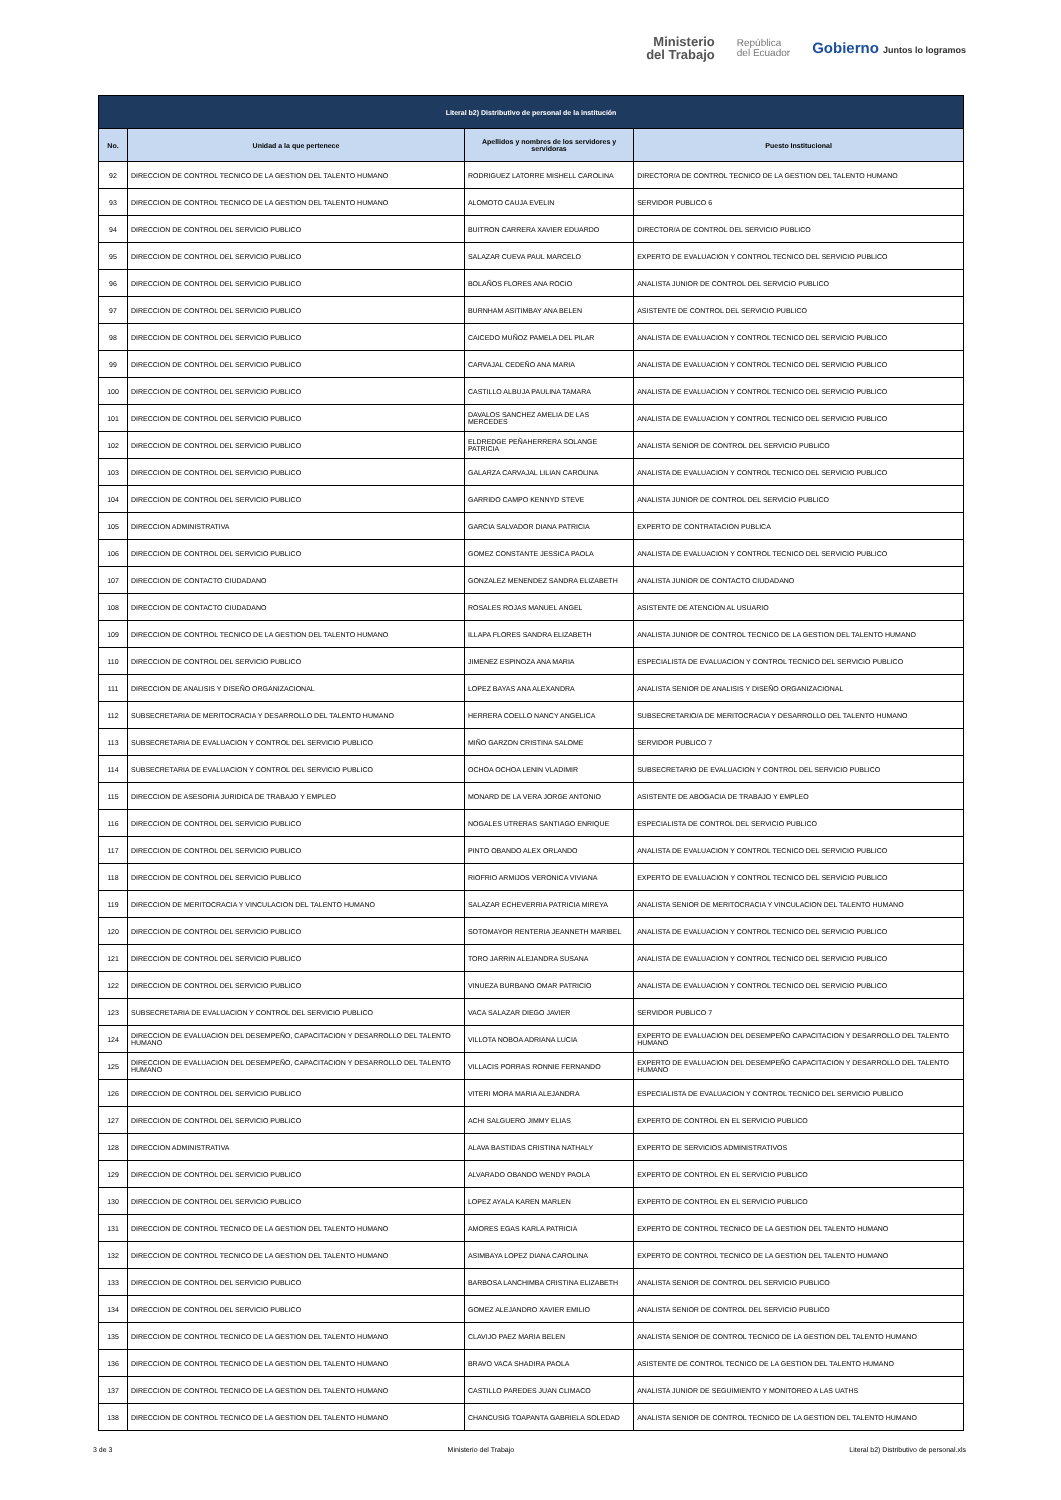Ministerio
del Trabajo
República
del Ecuador
Gobierno Juntos lo logramos
| Literal b2) Distributivo de personal de la institución | | | |
| --- | --- | --- | --- |
| No. | Unidad a la que pertenece | Apellidos y nombres de los servidores y servidoras | Puesto Institucional |
| 92 | DIRECCION DE CONTROL TECNICO DE LA GESTION DEL TALENTO HUMANO | RODRIGUEZ LATORRE MISHELL CAROLINA | DIRECTOR/A DE CONTROL TECNICO DE LA GESTION DEL TALENTO HUMANO |
| 93 | DIRECCION DE CONTROL TECNICO DE LA GESTION DEL TALENTO HUMANO | ALOMOTO CAUJA EVELIN | SERVIDOR PUBLICO 6 |
| 94 | DIRECCION DE CONTROL DEL SERVICIO PUBLICO | BUITRON CARRERA XAVIER EDUARDO | DIRECTOR/A DE CONTROL DEL SERVICIO PUBLICO |
| 95 | DIRECCION DE CONTROL DEL SERVICIO PUBLICO | SALAZAR CUEVA PAUL MARCELO | EXPERTO DE EVALUACION Y CONTROL TECNICO DEL SERVICIO PUBLICO |
| 96 | DIRECCION DE CONTROL DEL SERVICIO PUBLICO | BOLAÑOS FLORES ANA ROCIO | ANALISTA JUNIOR DE CONTROL DEL SERVICIO PUBLICO |
| 97 | DIRECCION DE CONTROL DEL SERVICIO PUBLICO | BURNHAM ASITIMBAY ANA BELEN | ASISTENTE DE CONTROL DEL SERVICIO PUBLICO |
| 98 | DIRECCION DE CONTROL DEL SERVICIO PUBLICO | CAICEDO MUÑOZ PAMELA DEL PILAR | ANALISTA DE EVALUACION Y CONTROL TECNICO DEL SERVICIO PUBLICO |
| 99 | DIRECCION DE CONTROL DEL SERVICIO PUBLICO | CARVAJAL CEDEÑO ANA MARIA | ANALISTA DE EVALUACION Y CONTROL TECNICO DEL SERVICIO PUBLICO |
| 100 | DIRECCION DE CONTROL DEL SERVICIO PUBLICO | CASTILLO ALBUJA PAULINA TAMARA | ANALISTA DE EVALUACION Y CONTROL TECNICO DEL SERVICIO PUBLICO |
| 101 | DIRECCION DE CONTROL DEL SERVICIO PUBLICO | DAVALOS SANCHEZ AMELIA DE LAS MERCEDES | ANALISTA DE EVALUACION Y CONTROL TECNICO DEL SERVICIO PUBLICO |
| 102 | DIRECCION DE CONTROL DEL SERVICIO PUBLICO | ELDREDGE PEÑAHERRERA SOLANGE PATRICIA | ANALISTA SENIOR DE CONTROL DEL SERVICIO PUBLICO |
| 103 | DIRECCION DE CONTROL DEL SERVICIO PUBLICO | GALARZA CARVAJAL LILIAN CAROLINA | ANALISTA DE EVALUACION Y CONTROL TECNICO DEL SERVICIO PUBLICO |
| 104 | DIRECCION DE CONTROL DEL SERVICIO PUBLICO | GARRIDO CAMPO KENNYD STEVE | ANALISTA JUNIOR DE CONTROL DEL SERVICIO PUBLICO |
| 105 | DIRECCION ADMINISTRATIVA | GARCIA SALVADOR DIANA PATRICIA | EXPERTO DE CONTRATACION PUBLICA |
| 106 | DIRECCION DE CONTROL DEL SERVICIO PUBLICO | GOMEZ CONSTANTE JESSICA PAOLA | ANALISTA DE EVALUACION Y CONTROL TECNICO DEL SERVICIO PUBLICO |
| 107 | DIRECCION DE CONTACTO CIUDADANO | GONZALEZ MENENDEZ SANDRA ELIZABETH | ANALISTA JUNIOR DE CONTACTO CIUDADANO |
| 108 | DIRECCION DE CONTACTO CIUDADANO | ROSALES ROJAS MANUEL ANGEL | ASISTENTE DE ATENCION AL USUARIO |
| 109 | DIRECCION DE CONTROL TECNICO DE LA GESTION DEL TALENTO HUMANO | ILLAPA FLORES SANDRA ELIZABETH | ANALISTA JUNIOR DE CONTROL TECNICO DE LA GESTION DEL TALENTO HUMANO |
| 110 | DIRECCION DE CONTROL DEL SERVICIO PUBLICO | JIMENEZ ESPINOZA ANA MARIA | ESPECIALISTA DE EVALUACION Y CONTROL TECNICO DEL SERVICIO PUBLICO |
| 111 | DIRECCION DE ANALISIS Y DISEÑO ORGANIZACIONAL | LOPEZ BAYAS ANA ALEXANDRA | ANALISTA SENIOR DE ANALISIS Y DISEÑO ORGANIZACIONAL |
| 112 | SUBSECRETARIA DE MERITOCRACIA Y DESARROLLO DEL TALENTO HUMANO | HERRERA COELLO NANCY ANGELICA | SUBSECRETARIO/A DE MERITOCRACIA Y DESARROLLO DEL TALENTO HUMANO |
| 113 | SUBSECRETARIA DE EVALUACION Y CONTROL DEL SERVICIO PUBLICO | MIÑO GARZON CRISTINA SALOME | SERVIDOR PUBLICO 7 |
| 114 | SUBSECRETARIA DE EVALUACION Y CONTROL DEL SERVICIO PUBLICO | OCHOA OCHOA LENIN VLADIMIR | SUBSECRETARIO DE EVALUACION Y CONTROL DEL SERVICIO PUBLICO |
| 115 | DIRECCION DE ASESORIA JURIDICA DE TRABAJO Y EMPLEO | MONARD DE LA VERA JORGE ANTONIO | ASISTENTE DE ABOGACIA DE TRABAJO Y EMPLEO |
| 116 | DIRECCION DE CONTROL DEL SERVICIO PUBLICO | NOGALES UTRERAS SANTIAGO ENRIQUE | ESPECIALISTA DE CONTROL DEL SERVICIO PUBLICO |
| 117 | DIRECCION DE CONTROL DEL SERVICIO PUBLICO | PINTO OBANDO ALEX ORLANDO | ANALISTA DE EVALUACION Y CONTROL TECNICO DEL SERVICIO PUBLICO |
| 118 | DIRECCION DE CONTROL DEL SERVICIO PUBLICO | RIOFRIO ARMIJOS VERONICA VIVIANA | EXPERTO DE EVALUACION Y CONTROL TECNICO DEL SERVICIO PUBLICO |
| 119 | DIRECCION DE MERITOCRACIA Y VINCULACION DEL TALENTO HUMANO | SALAZAR ECHEVERRIA PATRICIA MIREYA | ANALISTA SENIOR DE MERITOCRACIA Y VINCULACION DEL TALENTO HUMANO |
| 120 | DIRECCION DE CONTROL DEL SERVICIO PUBLICO | SOTOMAYOR RENTERIA JEANNETH MARIBEL | ANALISTA DE EVALUACION Y CONTROL TECNICO DEL SERVICIO PUBLICO |
| 121 | DIRECCION DE CONTROL DEL SERVICIO PUBLICO | TORO JARRIN ALEJANDRA SUSANA | ANALISTA DE EVALUACION Y CONTROL TECNICO DEL SERVICIO PUBLICO |
| 122 | DIRECCION DE CONTROL DEL SERVICIO PUBLICO | VINUEZA BURBANO OMAR PATRICIO | ANALISTA DE EVALUACION Y CONTROL TECNICO DEL SERVICIO PUBLICO |
| 123 | SUBSECRETARIA DE EVALUACION Y CONTROL DEL SERVICIO PUBLICO | VACA SALAZAR DIEGO JAVIER | SERVIDOR PUBLICO 7 |
| 124 | DIRECCION DE EVALUACION DEL DESEMPEÑO, CAPACITACION Y DESARROLLO DEL TALENTO HUMANO | VILLOTA NOBOA ADRIANA LUCIA | EXPERTO DE EVALUACION DEL DESEMPEÑO CAPACITACION Y DESARROLLO DEL TALENTO HUMANO |
| 125 | DIRECCION DE EVALUACION DEL DESEMPEÑO, CAPACITACION Y DESARROLLO DEL TALENTO HUMANO | VILLACIS PORRAS RONNIE FERNANDO | EXPERTO DE EVALUACION DEL DESEMPEÑO CAPACITACION Y DESARROLLO DEL TALENTO HUMANO |
| 126 | DIRECCION DE CONTROL DEL SERVICIO PUBLICO | VITERI MORA MARIA ALEJANDRA | ESPECIALISTA DE EVALUACION Y CONTROL TECNICO DEL SERVICIO PUBLICO |
| 127 | DIRECCION DE CONTROL DEL SERVICIO PUBLICO | ACHI SALGUERO JIMMY ELIAS | EXPERTO DE CONTROL EN EL SERVICIO PUBLICO |
| 128 | DIRECCION ADMINISTRATIVA | ALAVA BASTIDAS CRISTINA NATHALY | EXPERTO DE SERVICIOS ADMINISTRATIVOS |
| 129 | DIRECCION DE CONTROL DEL SERVICIO PUBLICO | ALVARADO OBANDO WENDY PAOLA | EXPERTO DE CONTROL EN EL SERVICIO PUBLICO |
| 130 | DIRECCION DE CONTROL DEL SERVICIO PUBLICO | LOPEZ AYALA KAREN MARLEN | EXPERTO DE CONTROL EN EL SERVICIO PUBLICO |
| 131 | DIRECCION DE CONTROL TECNICO DE LA GESTION DEL TALENTO HUMANO | AMORES EGAS KARLA PATRICIA | EXPERTO DE CONTROL TECNICO DE LA GESTION DEL TALENTO HUMANO |
| 132 | DIRECCION DE CONTROL TECNICO DE LA GESTION DEL TALENTO HUMANO | ASIMBAYA LOPEZ DIANA CAROLINA | EXPERTO DE CONTROL TECNICO DE LA GESTION DEL TALENTO HUMANO |
| 133 | DIRECCION DE CONTROL DEL SERVICIO PUBLICO | BARBOSA LANCHIMBA CRISTINA ELIZABETH | ANALISTA SENIOR DE CONTROL DEL SERVICIO PUBLICO |
| 134 | DIRECCION DE CONTROL DEL SERVICIO PUBLICO | GOMEZ ALEJANDRO XAVIER EMILIO | ANALISTA SENIOR DE CONTROL DEL SERVICIO PUBLICO |
| 135 | DIRECCION DE CONTROL TECNICO DE LA GESTION DEL TALENTO HUMANO | CLAVIJO PAEZ MARIA BELEN | ANALISTA SENIOR DE CONTROL TECNICO DE LA GESTION DEL TALENTO HUMANO |
| 136 | DIRECCION DE CONTROL TECNICO DE LA GESTION DEL TALENTO HUMANO | BRAVO VACA SHADIRA PAOLA | ASISTENTE DE CONTROL TECNICO DE LA GESTION DEL TALENTO HUMANO |
| 137 | DIRECCION DE CONTROL TECNICO DE LA GESTION DEL TALENTO HUMANO | CASTILLO PAREDES JUAN CLIMACO | ANALISTA JUNIOR DE SEGUIMIENTO Y MONITOREO A LAS UATHS |
| 138 | DIRECCION DE CONTROL TECNICO DE LA GESTION DEL TALENTO HUMANO | CHANCUSIG TOAPANTA GABRIELA SOLEDAD | ANALISTA SENIOR DE CONTROL TECNICO DE LA GESTION DEL TALENTO HUMANO |
3 de 3 Ministerio del Trabajo Literal b2) Distributivo de personal.xls